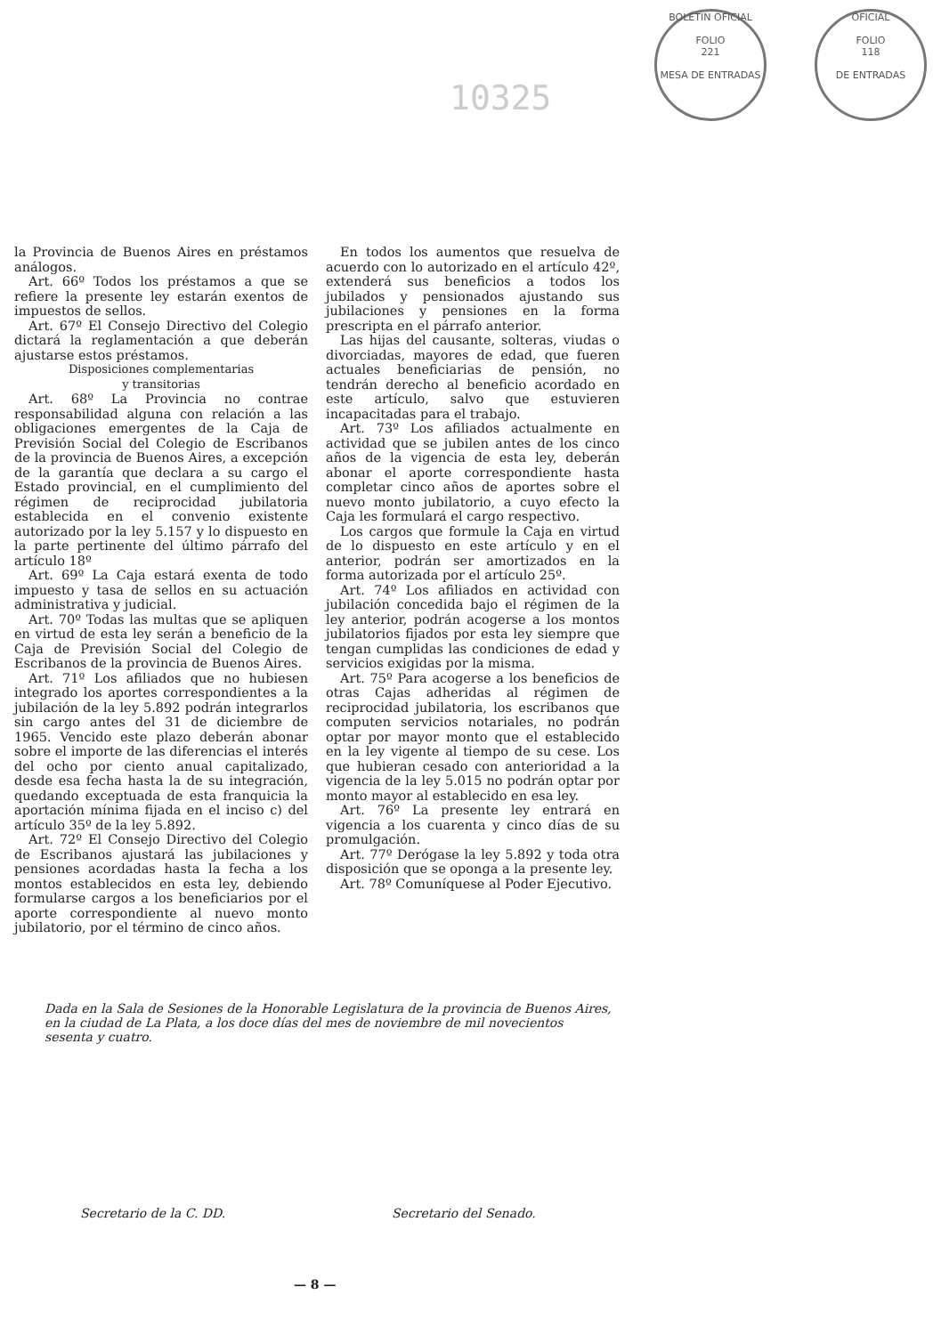BOLETIN OFICIAL
FOLIO
221
MESA DE ENTRADAS
OFICIAL
FOLIO
118
DE ENTRADAS
10325
la Provincia de Buenos Aires en préstamos análogos.
Art. 66º Todos los préstamos a que se refiere la presente ley estarán exentos de impuestos de sellos.
Art. 67º El Consejo Directivo del Colegio dictará la reglamentación a que deberán ajustarse estos préstamos.
Disposiciones complementarias
y transitorias
Art. 68º La Provincia no contrae responsabilidad alguna con relación a las obligaciones emergentes de la Caja de Previsión Social del Colegio de Escribanos de la provincia de Buenos Aires, a excepción de la garantía que declara a su cargo el Estado provincial, en el cumplimiento del régimen de reciprocidad jubilatoria establecida en el convenio existente autorizado por la ley 5.157 y lo dispuesto en la parte pertinente del último párrafo del artículo 18º
Art. 69º La Caja estará exenta de todo impuesto y tasa de sellos en su actuación administrativa y judicial.
Art. 70º Todas las multas que se apliquen en virtud de esta ley serán a beneficio de la Caja de Previsión Social del Colegio de Escribanos de la provincia de Buenos Aires.
Art. 71º Los afiliados que no hubiesen integrado los aportes correspondientes a la jubilación de la ley 5.892 podrán integrarlos sin cargo antes del 31 de diciembre de 1965. Vencido este plazo deberán abonar sobre el importe de las diferencias el interés del ocho por ciento anual capitalizado, desde esa fecha hasta la de su integración, quedando exceptuada de esta franquicia la aportación mínima fijada en el inciso c) del artículo 35º de la ley 5.892.
Art. 72º El Consejo Directivo del Colegio de Escribanos ajustará las jubilaciones y pensiones acordadas hasta la fecha a los montos establecidos en esta ley, debiendo formularse cargos a los beneficiarios por el aporte correspondiente al nuevo monto jubilatorio, por el término de cinco años.
En todos los aumentos que resuelva de acuerdo con lo autorizado en el artículo 42º, extenderá sus beneficios a todos los jubilados y pensionados ajustando sus jubilaciones y pensiones en la forma prescripta en el párrafo anterior.
Las hijas del causante, solteras, viudas o divorciadas, mayores de edad, que fueren actuales beneficiarias de pensión, no tendrán derecho al beneficio acordado en este artículo, salvo que estuvieren incapacitadas para el trabajo.
Art. 73º Los afiliados actualmente en actividad que se jubilen antes de los cinco años de la vigencia de esta ley, deberán abonar el aporte correspondiente hasta completar cinco años de aportes sobre el nuevo monto jubilatorio, a cuyo efecto la Caja les formulará el cargo respectivo.
Los cargos que formule la Caja en virtud de lo dispuesto en este artículo y en el anterior, podrán ser amortizados en la forma autorizada por el artículo 25º.
Art. 74º Los afiliados en actividad con jubilación concedida bajo el régimen de la ley anterior, podrán acogerse a los montos jubilatorios fijados por esta ley siempre que tengan cumplidas las condiciones de edad y servicios exigidas por la misma.
Art. 75º Para acogerse a los beneficios de otras Cajas adheridas al régimen de reciprocidad jubilatoria, los escribanos que computen servicios notariales, no podrán optar por mayor monto que el establecido en la ley vigente al tiempo de su cese. Los que hubieran cesado con anterioridad a la vigencia de la ley 5.015 no podrán optar por monto mayor al establecido en esa ley.
Art. 76º La presente ley entrará en vigencia a los cuarenta y cinco días de su promulgación.
Art. 77º Derógase la ley 5.892 y toda otra disposición que se oponga a la presente ley.
Art. 78º Comuníquese al Poder Ejecutivo.
Dada en la Sala de Sesiones de la Honorable Legislatura de la provincia de Buenos Aires, en la ciudad de La Plata, a los doce días del mes de noviembre de mil novecientos sesenta y cuatro.
Secretario de la C. DD. Secretario del Senado.
— 8 —